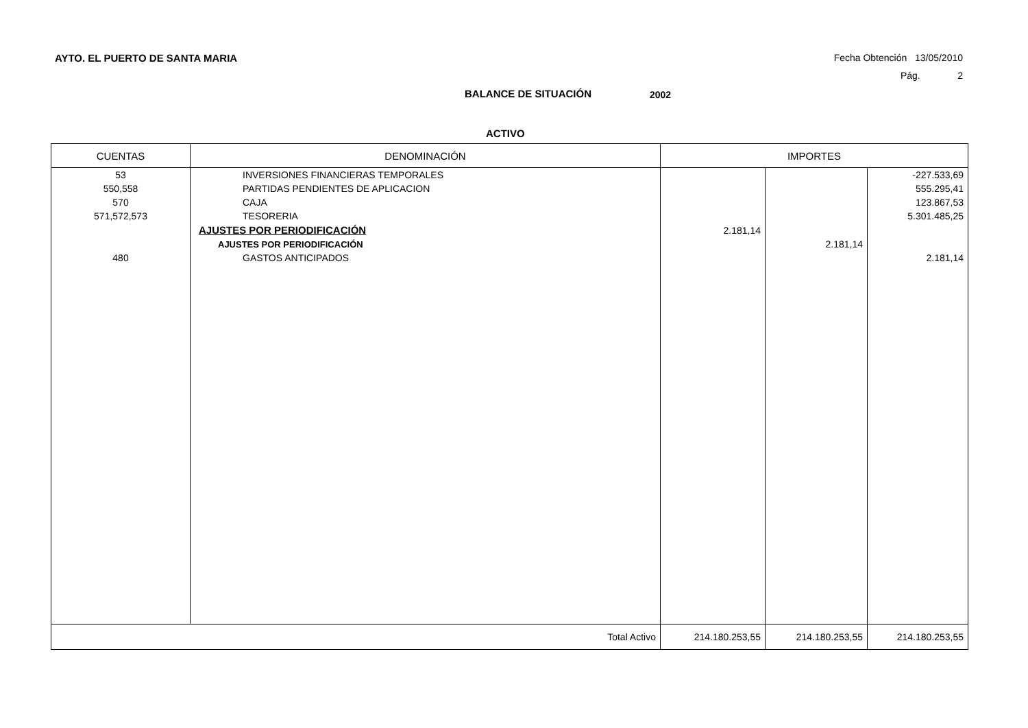AYTO. EL PUERTO DE SANTA MARIA Fecha Obtención 13/05/2010
Pág. 2
BALANCE DE SITUACIÓN 2002
ACTIVO
| CUENTAS | DENOMINACIÓN | IMPORTES | | |
| --- | --- | --- | --- | --- |
| 53 | INVERSIONES FINANCIERAS TEMPORALES | | | -227.533,69 |
| 550,558 | PARTIDAS PENDIENTES DE APLICACION | | | 555.295,41 |
| 570 | CAJA | | | 123.867,53 |
| 571,572,573 | TESORERIA | | | 5.301.485,25 |
| | AJUSTES POR PERIODIFICACIÓN | 2.181,14 | | |
| | AJUSTES POR PERIODIFICACIÓN | | 2.181,14 | |
| 480 | GASTOS ANTICIPADOS | | | 2.181,14 |
| Total Activo | | 214.180.253,55 | 214.180.253,55 | 214.180.253,55 |